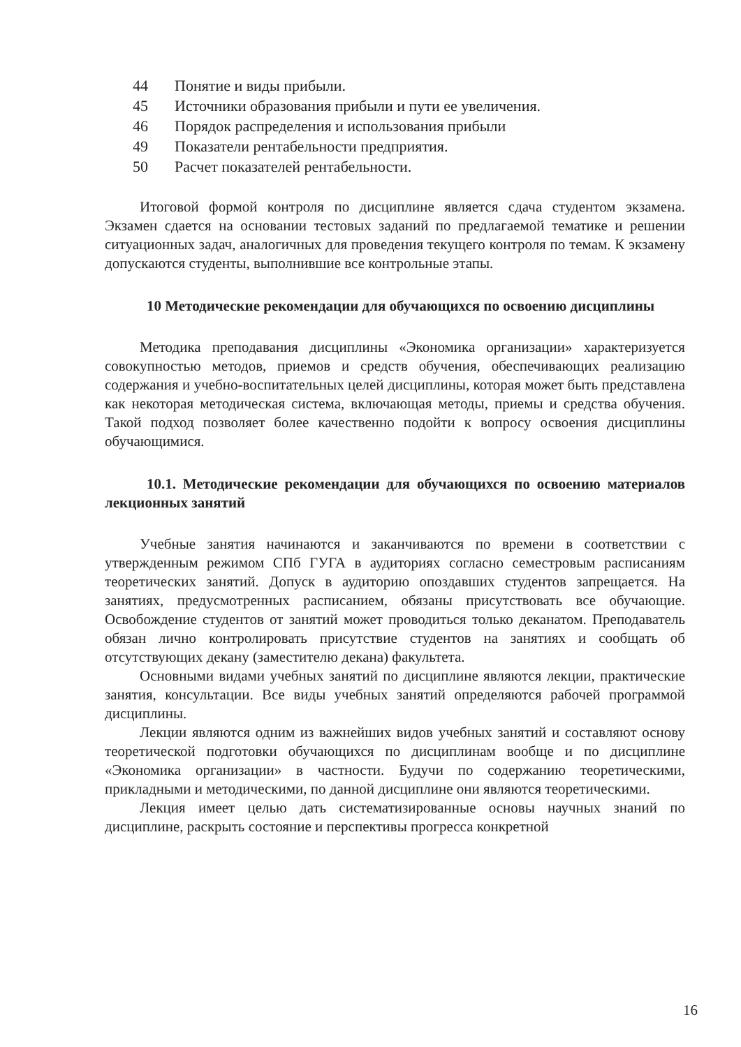44 Понятие и виды прибыли.
45 Источники образования прибыли и пути ее увеличения.
46 Порядок распределения и использования прибыли
49 Показатели рентабельности предприятия.
50 Расчет показателей рентабельности.
Итоговой формой контроля по дисциплине является сдача студентом экзамена. Экзамен сдается на основании тестовых заданий по предлагаемой тематике и решении ситуационных задач, аналогичных для проведения текущего контроля по темам. К экзамену допускаются студенты, выполнившие все контрольные этапы.
10 Методические рекомендации для обучающихся по освоению дисциплины
Методика преподавания дисциплины «Экономика организации» характеризуется совокупностью методов, приемов и средств обучения, обеспечивающих реализацию содержания и учебно-воспитательных целей дисциплины, которая может быть представлена как некоторая методическая система, включающая методы, приемы и средства обучения. Такой подход позволяет более качественно подойти к вопросу освоения дисциплины обучающимися.
10.1. Методические рекомендации для обучающихся по освоению материалов лекционных занятий
Учебные занятия начинаются и заканчиваются по времени в соответствии с утвержденным режимом СПб ГУГА в аудиториях согласно семестровым расписаниям теоретических занятий. Допуск в аудиторию опоздавших студентов запрещается. На занятиях, предусмотренных расписанием, обязаны присутствовать все обучающие. Освобождение студентов от занятий может проводиться только деканатом. Преподаватель обязан лично контролировать присутствие студентов на занятиях и сообщать об отсутствующих декану (заместителю декана) факультета.
Основными видами учебных занятий по дисциплине являются лекции, практические занятия, консультации. Все виды учебных занятий определяются рабочей программой дисциплины.
Лекции являются одним из важнейших видов учебных занятий и составляют основу теоретической подготовки обучающихся по дисциплинам вообще и по дисциплине «Экономика организации» в частности. Будучи по содержанию теоретическими, прикладными и методическими, по данной дисциплине они являются теоретическими.
Лекция имеет целью дать систематизированные основы научных знаний по дисциплине, раскрыть состояние и перспективы прогресса конкретной
16